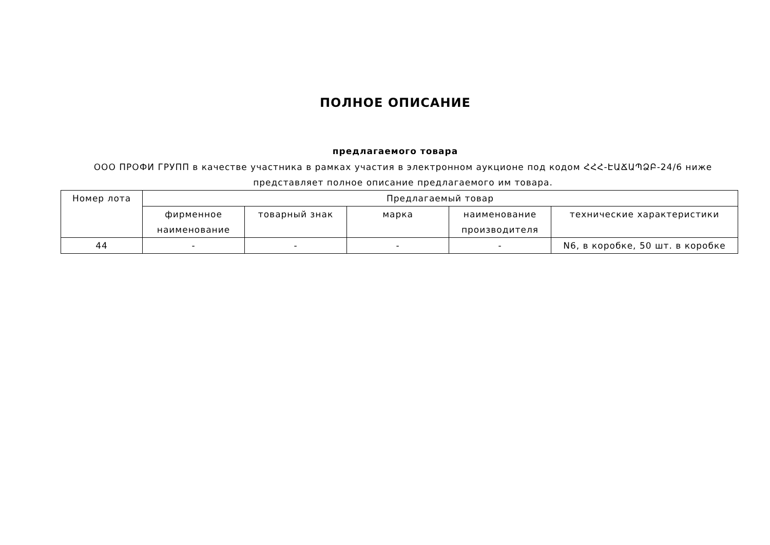ПОЛНОЕ ОПИСАНИЕ
предлагаемого товара
ООО ПРОФИ ГРУПП в качестве участника в рамках участия в электронном аукционе под кодом ՀՀՀ-ԷԱՃԱՊՁԲ-24/6 ниже представляет полное описание предлагаемого им товара.
| Номер лота | Предлагаемый товар | | | | |
| --- | --- | --- | --- | --- | --- |
| | фирменное наименование | товарный знак | марка | наименование производителя | технические характеристики |
| 44 | - | - | - | - | N6, в коробке, 50 шт. в коробке |